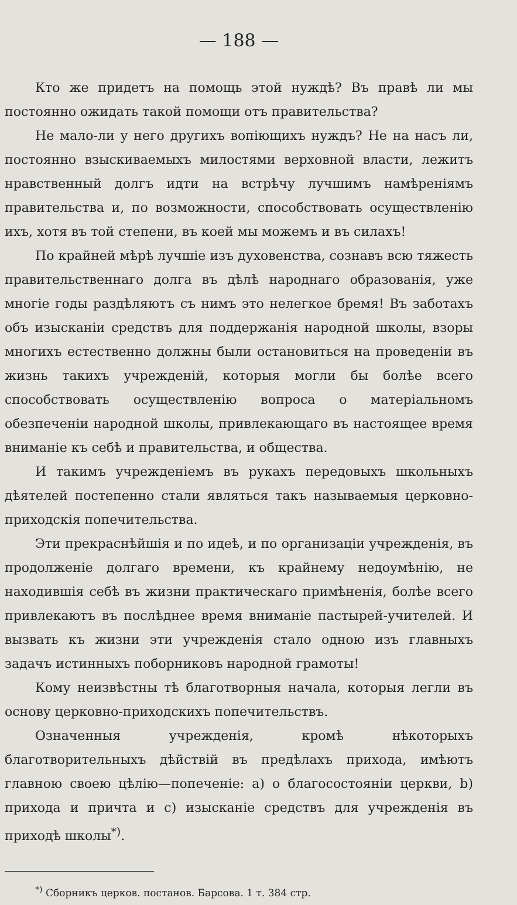— 188 —
Кто же придетъ на помощь этой нуждѣ? Въ правѣ ли мы постоянно ожидать такой помощи отъ правительства?
Не мало-ли у него другихъ вопіющихъ нуждъ? Не на насъ ли, постоянно взыскиваемыхъ милостями верховной власти, лежитъ нравственный долгъ идти на встрѣчу лучшимъ намѣреніямъ правительства и, по возможности, способствовать осуществленію ихъ, хотя въ той степени, въ коей мы можемъ и въ силахъ!
По крайней мѣрѣ лучшіе изъ духовенства, сознавъ всю тяжесть правительственнаго долга въ дѣлѣ народнаго образованія, уже многіе годы раздѣляютъ съ нимъ это нелегкое бремя! Въ заботахъ объ изысканіи средствъ для поддержанія народной школы, взоры многихъ естественно должны были остановиться на проведеніи въ жизнь такихъ учрежденій, которыя могли бы болѣе всего способствовать осуществленію вопроса о матеріальномъ обезпеченіи народной школы, привлекающаго въ настоящее время вниманіе къ себѣ и правительства, и общества.
И такимъ учрежденіемъ въ рукахъ передовыхъ школьныхъ дѣятелей постепенно стали являться такъ называемыя церковно-приходскія попечительства.
Эти прекраснѣйшія и по идеѣ, и по организаціи учрежденія, въ продолженіе долгаго времени, къ крайнему недоумѣнію, не находившія себѣ въ жизни практическаго примѣненія, болѣе всего привлекаютъ въ послѣднее время вниманіе пастырей-учителей. И вызвать къ жизни эти учрежденія стало одною изъ главныхъ задачъ истинныхъ поборниковъ народной грамоты!
Кому неизвѣстны тѣ благотворныя начала, которыя легли въ основу церковно-приходскихъ попечительствъ.
Означенныя учрежденія, кромѣ нѣкоторыхъ благотворительныхъ дѣйствій въ предѣлахъ прихода, имѣютъ главною своею цѣлію—попеченіе: а) о благосостояніи церкви, b) прихода и причта и с) изысканіе средствъ для учрежденія въ приходѣ школы<sup>*)</sup>.
<sup>*)</sup> Сборникъ церков. постанов. Барсова. 1 т. 384 стр.